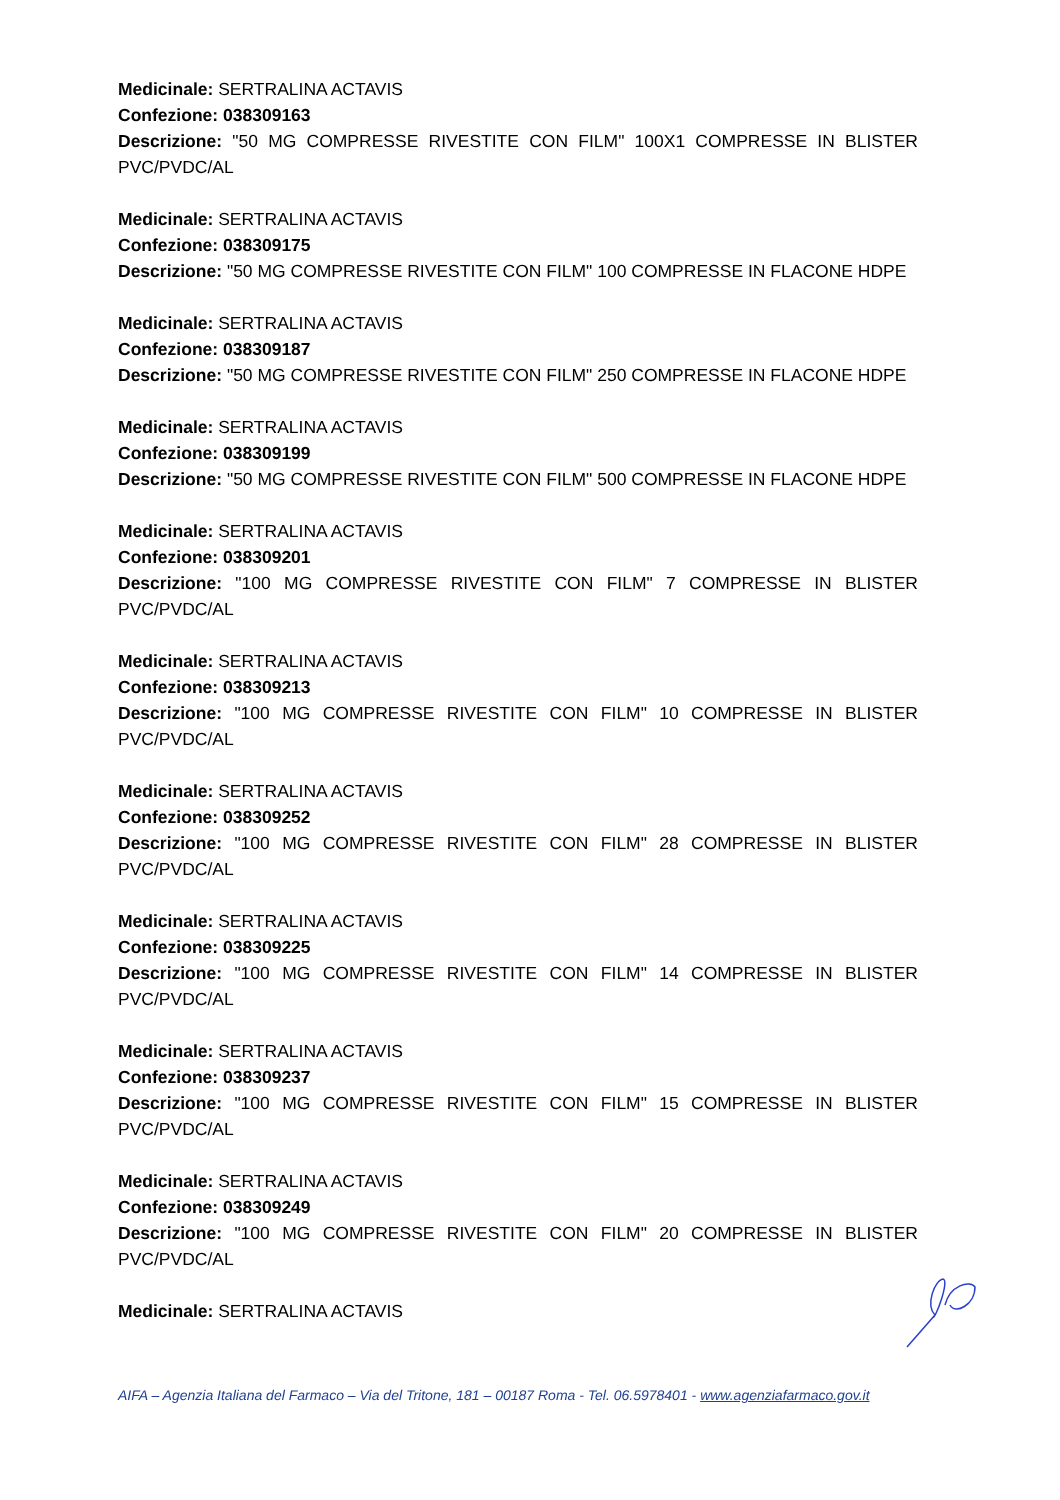Medicinale: SERTRALINA ACTAVIS
Confezione: 038309163
Descrizione: "50 MG COMPRESSE RIVESTITE CON FILM" 100X1 COMPRESSE IN BLISTER PVC/PVDC/AL
Medicinale: SERTRALINA ACTAVIS
Confezione: 038309175
Descrizione: "50 MG COMPRESSE RIVESTITE CON FILM" 100 COMPRESSE IN FLACONE HDPE
Medicinale: SERTRALINA ACTAVIS
Confezione: 038309187
Descrizione: "50 MG COMPRESSE RIVESTITE CON FILM" 250 COMPRESSE IN FLACONE HDPE
Medicinale: SERTRALINA ACTAVIS
Confezione: 038309199
Descrizione: "50 MG COMPRESSE RIVESTITE CON FILM" 500 COMPRESSE IN FLACONE HDPE
Medicinale: SERTRALINA ACTAVIS
Confezione: 038309201
Descrizione: "100 MG COMPRESSE RIVESTITE CON FILM" 7 COMPRESSE IN BLISTER PVC/PVDC/AL
Medicinale: SERTRALINA ACTAVIS
Confezione: 038309213
Descrizione: "100 MG COMPRESSE RIVESTITE CON FILM" 10 COMPRESSE IN BLISTER PVC/PVDC/AL
Medicinale: SERTRALINA ACTAVIS
Confezione: 038309252
Descrizione: "100 MG COMPRESSE RIVESTITE CON FILM" 28 COMPRESSE IN BLISTER PVC/PVDC/AL
Medicinale: SERTRALINA ACTAVIS
Confezione: 038309225
Descrizione: "100 MG COMPRESSE RIVESTITE CON FILM" 14 COMPRESSE IN BLISTER PVC/PVDC/AL
Medicinale: SERTRALINA ACTAVIS
Confezione: 038309237
Descrizione: "100 MG COMPRESSE RIVESTITE CON FILM" 15 COMPRESSE IN BLISTER PVC/PVDC/AL
Medicinale: SERTRALINA ACTAVIS
Confezione: 038309249
Descrizione: "100 MG COMPRESSE RIVESTITE CON FILM" 20 COMPRESSE IN BLISTER PVC/PVDC/AL
Medicinale: SERTRALINA ACTAVIS
AIFA – Agenzia Italiana del Farmaco – Via del Tritone, 181 – 00187 Roma - Tel. 06.5978401 - www.agenziafarmaco.gov.it